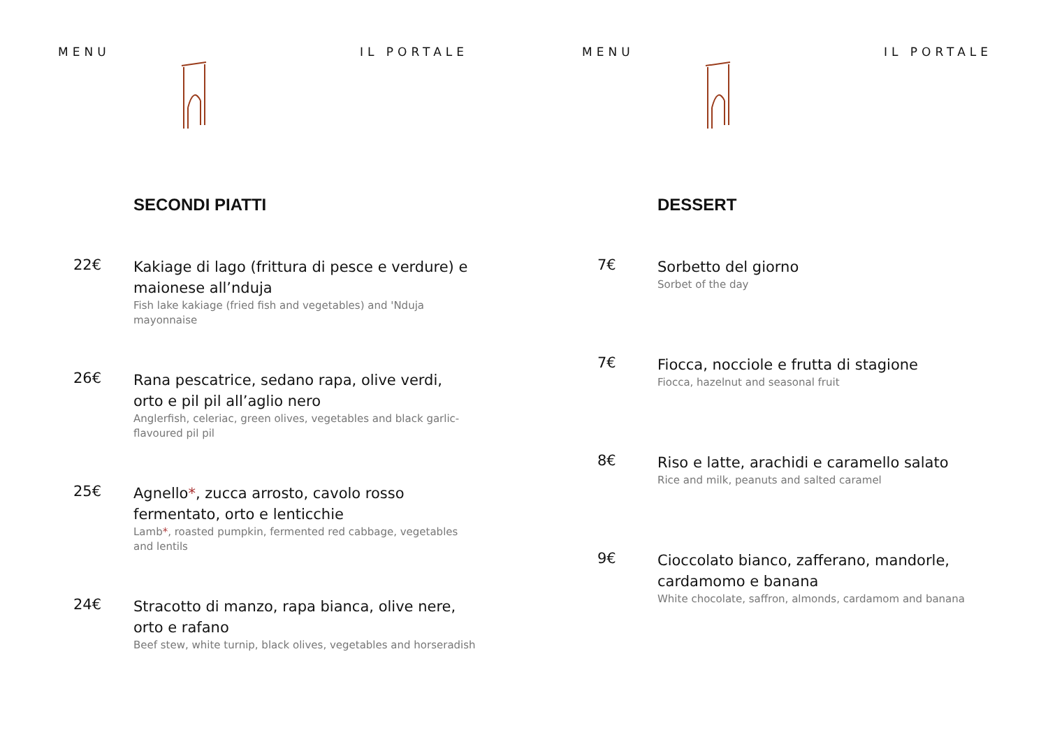MENU IL PORTALE
SECONDI PIATTI
22€
Kakiage di lago (frittura di pesce e verdure) e maionese all’nduja
Fish lake kakiage (fried fish and vegetables) and 'Nduja mayonnaise
26€
Rana pescatrice, sedano rapa, olive verdi, orto e pil pil all’aglio nero
Anglerfish, celeriac, green olives, vegetables and black garlic-flavoured pil pil
25€
Agnello*, zucca arrosto, cavolo rosso fermentato, orto e lenticchie
Lamb*, roasted pumpkin, fermented red cabbage, vegetables and lentils
24€
Stracotto di manzo, rapa bianca, olive nere, orto e rafano
Beef stew, white turnip, black olives, vegetables and horseradish
MENU IL PORTALE
DESSERT
7€
Sorbetto del giorno
Sorbet of the day
7€
Fiocca, nocciole e frutta di stagione
Fiocca, hazelnut and seasonal fruit
8€
Riso e latte, arachidi e caramello salato
Rice and milk, peanuts and salted caramel
9€
Cioccolato bianco, zafferano, mandorle, cardamomo e banana
White chocolate, saffron, almonds, cardamom and banana